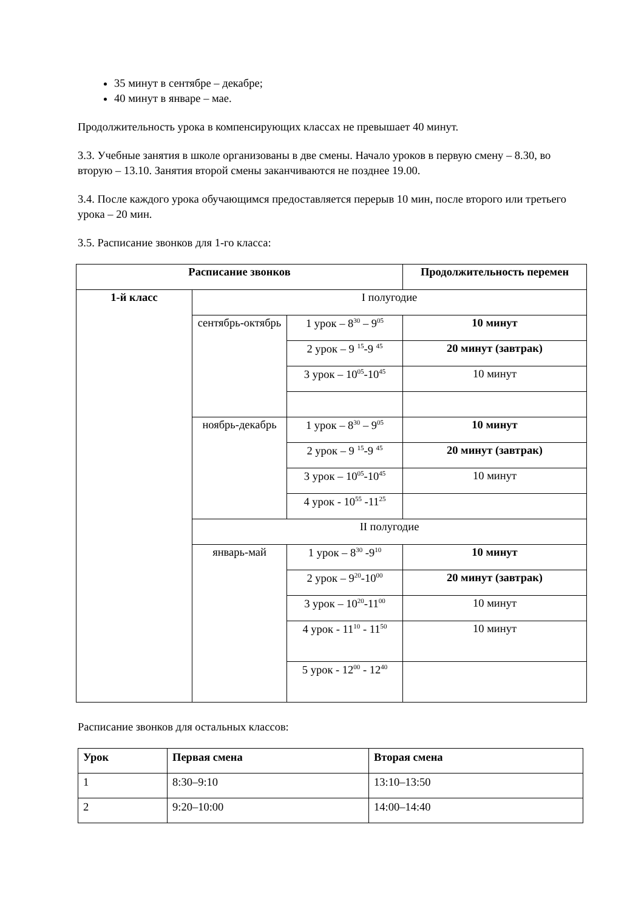35 минут в сентябре – декабре;
40 минут в январе – мае.
Продолжительность урока в компенсирующих классах не превышает 40 минут.
3.3. Учебные занятия в школе организованы в две смены. Начало уроков в первую смену – 8.30, во вторую – 13.10. Занятия второй смены заканчиваются не позднее 19.00.
3.4. После каждого урока обучающимся предоставляется перерыв 10 мин, после второго или третьего урока – 20 мин.
3.5. Расписание звонков для 1-го класса:
| Расписание звонков | | | Продолжительность перемен |
| 1-й класс | I полугодие | | |
| | сентябрь-октябрь | 1 урок – 8<sup>30</sup> – 9<sup>05</sup> | 10 минут |
| | | 2 урок – 9 <sup>15</sup>-9 <sup>45</sup> | 20 минут (завтрак) |
| | | 3 урок – 10<sup>05</sup>-10<sup>45</sup> | 10 минут |
| | ноябрь-декабрь | 1 урок – 8<sup>30</sup> – 9<sup>05</sup> | 10 минут |
| | | 2 урок – 9 <sup>15</sup>-9 <sup>45</sup> | 20 минут (завтрак) |
| | | 3 урок – 10<sup>05</sup>-10<sup>45</sup> | 10 минут |
| | | 4 урок - 10<sup>55</sup> -11<sup>25</sup> | |
| | II полугодие | | |
| | январь-май | 1 урок – 8<sup>30</sup> -9<sup>10</sup> | 10 минут |
| | | 2 урок – 9<sup>20</sup>-10<sup>00</sup> | 20 минут (завтрак) |
| | | 3 урок – 10<sup>20</sup>-11<sup>00</sup> | 10 минут |
| | | 4 урок - 11<sup>10</sup> - 11<sup>50</sup> | 10 минут |
| | | 5 урок - 12<sup>00</sup> - 12<sup>40</sup> | |
Расписание звонков для остальных классов:
| Урок | Первая смена | Вторая смена |
| --- | --- | --- |
| 1 | 8:30–9:10 | 13:10–13:50 |
| 2 | 9:20–10:00 | 14:00–14:40 |